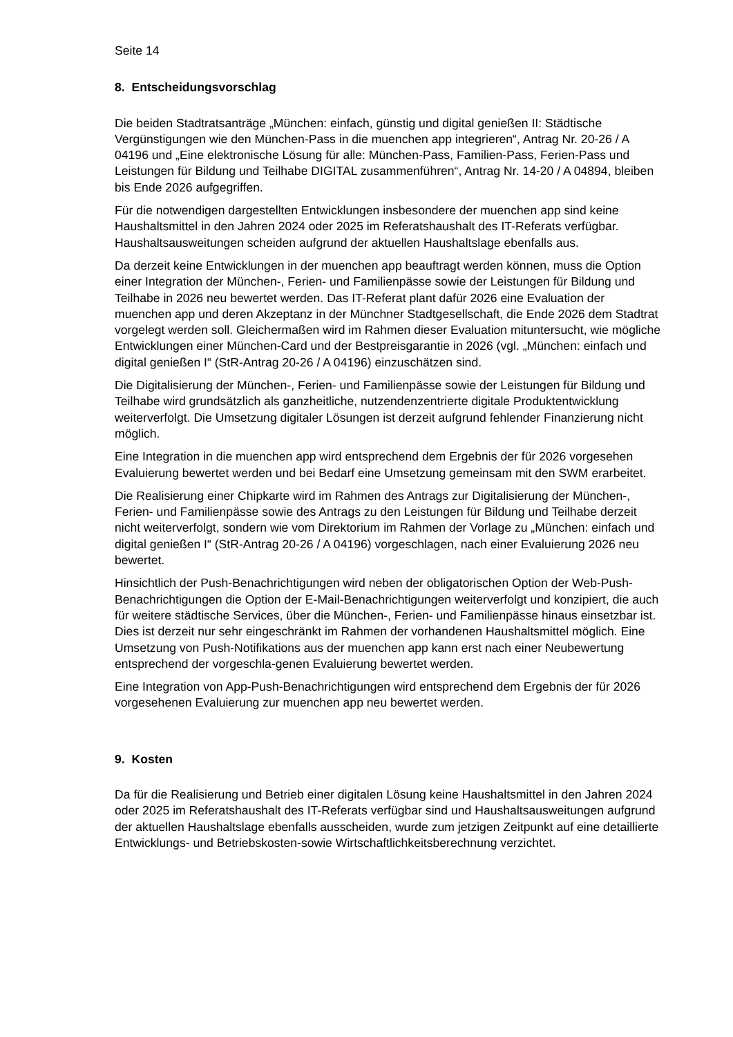Seite 14
8. Entscheidungsvorschlag
Die beiden Stadtratsanträge „München: einfach, günstig und digital genießen II: Städtische Vergünstigungen wie den München-Pass in die muenchen app integrieren“, Antrag Nr. 20-26 / A 04196 und „Eine elektronische Lösung für alle: München-Pass, Familien-Pass, Ferien-Pass und Leistungen für Bildung und Teilhabe DIGITAL zusammenführen“, Antrag Nr. 14-20 / A 04894, bleiben bis Ende 2026 aufgegriffen.
Für die notwendigen dargestellten Entwicklungen insbesondere der muenchen app sind keine Haushaltsmittel in den Jahren 2024 oder 2025 im Referatshaushalt des IT-Referats verfügbar. Haushaltsausweitungen scheiden aufgrund der aktuellen Haushaltslage ebenfalls aus.
Da derzeit keine Entwicklungen in der muenchen app beauftragt werden können, muss die Option einer Integration der München-, Ferien- und Familienpässe sowie der Leistungen für Bildung und Teilhabe in 2026 neu bewertet werden. Das IT-Referat plant dafür 2026 eine Evaluation der muenchen app und deren Akzeptanz in der Münchner Stadtgesellschaft, die Ende 2026 dem Stadtrat vorgelegt werden soll. Gleichermaßen wird im Rahmen dieser Evaluation mituntersucht, wie mögliche Entwicklungen einer München-Card und der Bestpreisgarantie in 2026 (vgl. „München: einfach und digital genießen I“ (StR-Antrag 20-26 / A 04196) einzuschätzen sind.
Die Digitalisierung der München-, Ferien- und Familienpässe sowie der Leistungen für Bildung und Teilhabe wird grundsätzlich als ganzheitliche, nutzendenzentrierte digitale Produktentwicklung weiterverfolgt. Die Umsetzung digitaler Lösungen ist derzeit aufgrund fehlender Finanzierung nicht möglich.
Eine Integration in die muenchen app wird entsprechend dem Ergebnis der für 2026 vorgesehen Evaluierung bewertet werden und bei Bedarf eine Umsetzung gemeinsam mit den SWM erarbeitet.
Die Realisierung einer Chipkarte wird im Rahmen des Antrags zur Digitalisierung der München-, Ferien- und Familienpässe sowie des Antrags zu den Leistungen für Bildung und Teilhabe derzeit nicht weiterverfolgt, sondern wie vom Direktorium im Rahmen der Vorlage zu „München: einfach und digital genießen I“ (StR-Antrag 20-26 / A 04196) vorgeschlagen, nach einer Evaluierung 2026 neu bewertet.
Hinsichtlich der Push-Benachrichtigungen wird neben der obligatorischen Option der Web-Push-Benachrichtigungen die Option der E-Mail-Benachrichtigungen weiterverfolgt und konzipiert, die auch für weitere städtische Services, über die München-, Ferien- und Familienpässe hinaus einsetzbar ist. Dies ist derzeit nur sehr eingeschränkt im Rahmen der vorhandenen Haushaltsmittel möglich. Eine Umsetzung von Push-Notifikations aus der muenchen app kann erst nach einer Neubewertung entsprechend der vorgeschla-genen Evaluierung bewertet werden.
Eine Integration von App-Push-Benachrichtigungen wird entsprechend dem Ergebnis der für 2026 vorgesehenen Evaluierung zur muenchen app neu bewertet werden.
9. Kosten
Da für die Realisierung und Betrieb einer digitalen Lösung keine Haushaltsmittel in den Jahren 2024 oder 2025 im Referatshaushalt des IT-Referats verfügbar sind und Haushaltsausweitungen aufgrund der aktuellen Haushaltslage ebenfalls ausscheiden, wurde zum jetzigen Zeitpunkt auf eine detaillierte Entwicklungs- und Betriebskosten-sowie Wirtschaftlichkeitsberechnung verzichtet.